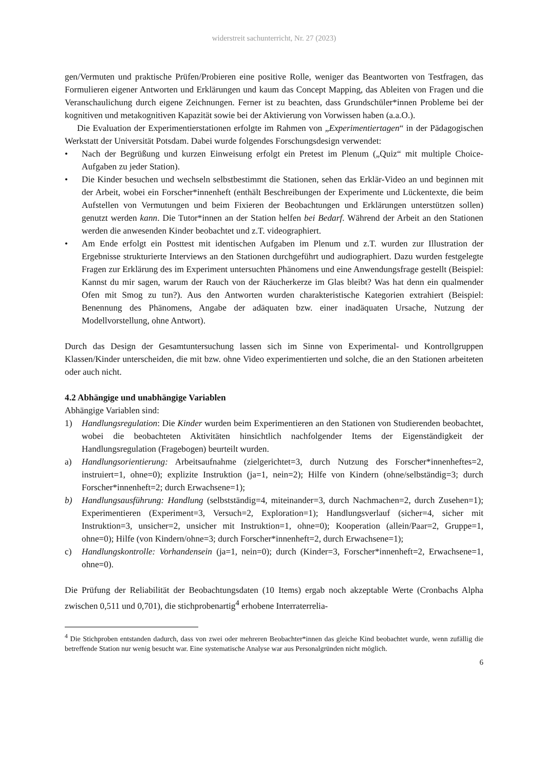widerstreit sachunterricht, Nr. 27 (2023)
gen/Vermuten und praktische Prüfen/Probieren eine positive Rolle, weniger das Beantworten von Testfragen, das Formulieren eigener Antworten und Erklärungen und kaum das Concept Mapping, das Ableiten von Fragen und die Veranschaulichung durch eigene Zeichnungen. Ferner ist zu beachten, dass Grundschüler*innen Probleme bei der kognitiven und metakognitiven Kapazität sowie bei der Aktivierung von Vorwissen haben (a.a.O.).
Die Evaluation der Experimentierstationen erfolgte im Rahmen von „Experimentiertagen“ in der Pädagogischen Werkstatt der Universität Potsdam. Dabei wurde folgendes Forschungsdesign verwendet:
• Nach der Begrüßung und kurzen Einweisung erfolgt ein Pretest im Plenum („Quiz“ mit multiple Choice-Aufgaben zu jeder Station).
• Die Kinder besuchen und wechseln selbstbestimmt die Stationen, sehen das Erklär-Video an und beginnen mit der Arbeit, wobei ein Forscher*innenheft (enthält Beschreibungen der Experimente und Lückentexte, die beim Aufstellen von Vermutungen und beim Fixieren der Beobachtungen und Erklärungen unterstützen sollen) genutzt werden kann. Die Tutor*innen an der Station helfen bei Bedarf. Während der Arbeit an den Stationen werden die anwesenden Kinder beobachtet und z.T. videographiert.
• Am Ende erfolgt ein Posttest mit identischen Aufgaben im Plenum und z.T. wurden zur Illustration der Ergebnisse strukturierte Interviews an den Stationen durchgeführt und audiographiert. Dazu wurden festgelegte Fragen zur Erklärung des im Experiment untersuchten Phänomens und eine Anwendungsfrage gestellt (Beispiel: Kannst du mir sagen, warum der Rauch von der Räucherkerze im Glas bleibt? Was hat denn ein qualmender Ofen mit Smog zu tun?). Aus den Antworten wurden charakteristische Kategorien extrahiert (Beispiel: Benennung des Phänomens, Angabe der adäquaten bzw. einer inadäquaten Ursache, Nutzung der Modellvorstellung, ohne Antwort).
Durch das Design der Gesamtuntersuchung lassen sich im Sinne von Experimental- und Kontrollgruppen Klassen/Kinder unterscheiden, die mit bzw. ohne Video experimentierten und solche, die an den Stationen arbeiteten oder auch nicht.
4.2 Abhängige und unabhängige Variablen
Abhängige Variablen sind:
1) Handlungsregulation: Die Kinder wurden beim Experimentieren an den Stationen von Studierenden beobachtet, wobei die beobachteten Aktivitäten hinsichtlich nachfolgender Items der Eigenständigkeit der Handlungsregulation (Fragebogen) beurteilt wurden.
a) Handlungsorientierung: Arbeitsaufnahme (zielgerichtet=3, durch Nutzung des Forscher*innenheftes=2, instruiert=1, ohne=0); explizite Instruktion (ja=1, nein=2); Hilfe von Kindern (ohne/selbständig=3; durch Forscher*innenheft=2; durch Erwachsene=1);
b) Handlungsausführung: Handlung (selbstständig=4, miteinander=3, durch Nachmachen=2, durch Zusehen=1); Experimentieren (Experiment=3, Versuch=2, Exploration=1); Handlungsverlauf (sicher=4, sicher mit Instruktion=3, unsicher=2, unsicher mit Instruktion=1, ohne=0); Kooperation (allein/Paar=2, Gruppe=1, ohne=0); Hilfe (von Kindern/ohne=3; durch Forscher*innenheft=2, durch Erwachsene=1);
c) Handlungskontrolle: Vorhandensein (ja=1, nein=0); durch (Kinder=3, Forscher*innenheft=2, Erwachsene=1, ohne=0).
Die Prüfung der Reliabilität der Beobachtungsdaten (10 Items) ergab noch akzeptable Werte (Cronbachs Alpha zwischen 0,511 und 0,701), die stichprobenartig<sup>4</sup> erhobene Interraterrelia-
<sup>4</sup> Die Stichproben entstanden dadurch, dass von zwei oder mehreren Beobachter*innen das gleiche Kind beobachtet wurde, wenn zufällig die betreffende Station nur wenig besucht war. Eine systematische Analyse war aus Personalgründen nicht möglich.
6